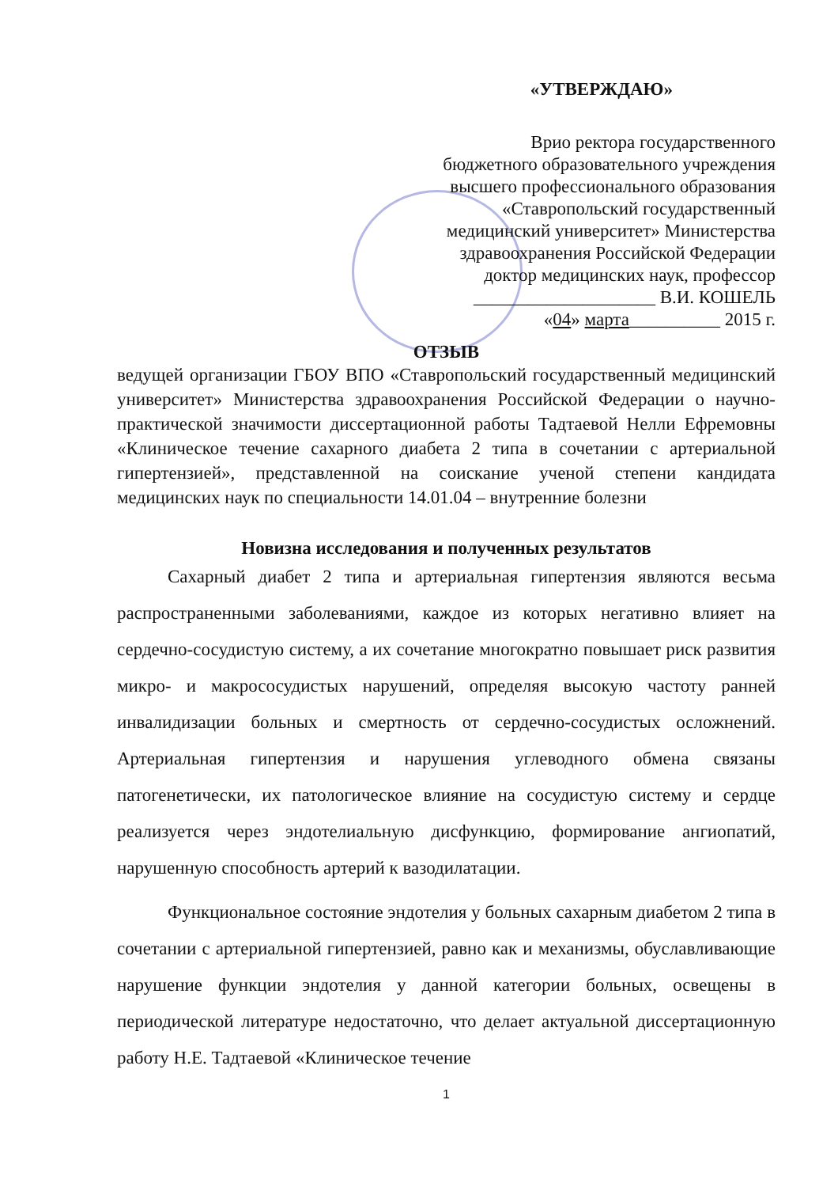«УТВЕРЖДАЮ»
Врио ректора государственного
бюджетного образовательного учреждения
высшего профессионального образования
«Ставропольский государственный
медицинский университет» Министерства
здравоохранения Российской Федерации
доктор медицинских наук, профессор
____________________ В.И. КОШЕЛЬ
«04» марта__________ 2015 г.
ОТЗЫВ
ведущей организации ГБОУ ВПО «Ставропольский государственный медицинский университет» Министерства здравоохранения Российской Федерации о научно-практической значимости диссертационной работы Тадтаевой Нелли Ефремовны «Клиническое течение сахарного диабета 2 типа в сочетании с артериальной гипертензией», представленной на соискание ученой степени кандидата медицинских наук по специальности 14.01.04 – внутренние болезни
Новизна исследования и полученных результатов
Сахарный диабет 2 типа и артериальная гипертензия являются весьма распространенными заболеваниями, каждое из которых негативно влияет на сердечно-сосудистую систему, а их сочетание многократно повышает риск развития микро- и макрососудистых нарушений, определяя высокую частоту ранней инвалидизации больных и смертность от сердечно-сосудистых осложнений. Артериальная гипертензия и нарушения углеводного обмена связаны патогенетически, их патологическое влияние на сосудистую систему и сердце реализуется через эндотелиальную дисфункцию, формирование ангиопатий, нарушенную способность артерий к вазодилатации.
Функциональное состояние эндотелия у больных сахарным диабетом 2 типа в сочетании с артериальной гипертензией, равно как и механизмы, обуславливающие нарушение функции эндотелия у данной категории больных, освещены в периодической литературе недостаточно, что делает актуальной диссертационную работу Н.Е. Тадтаевой «Клиническое течение
1